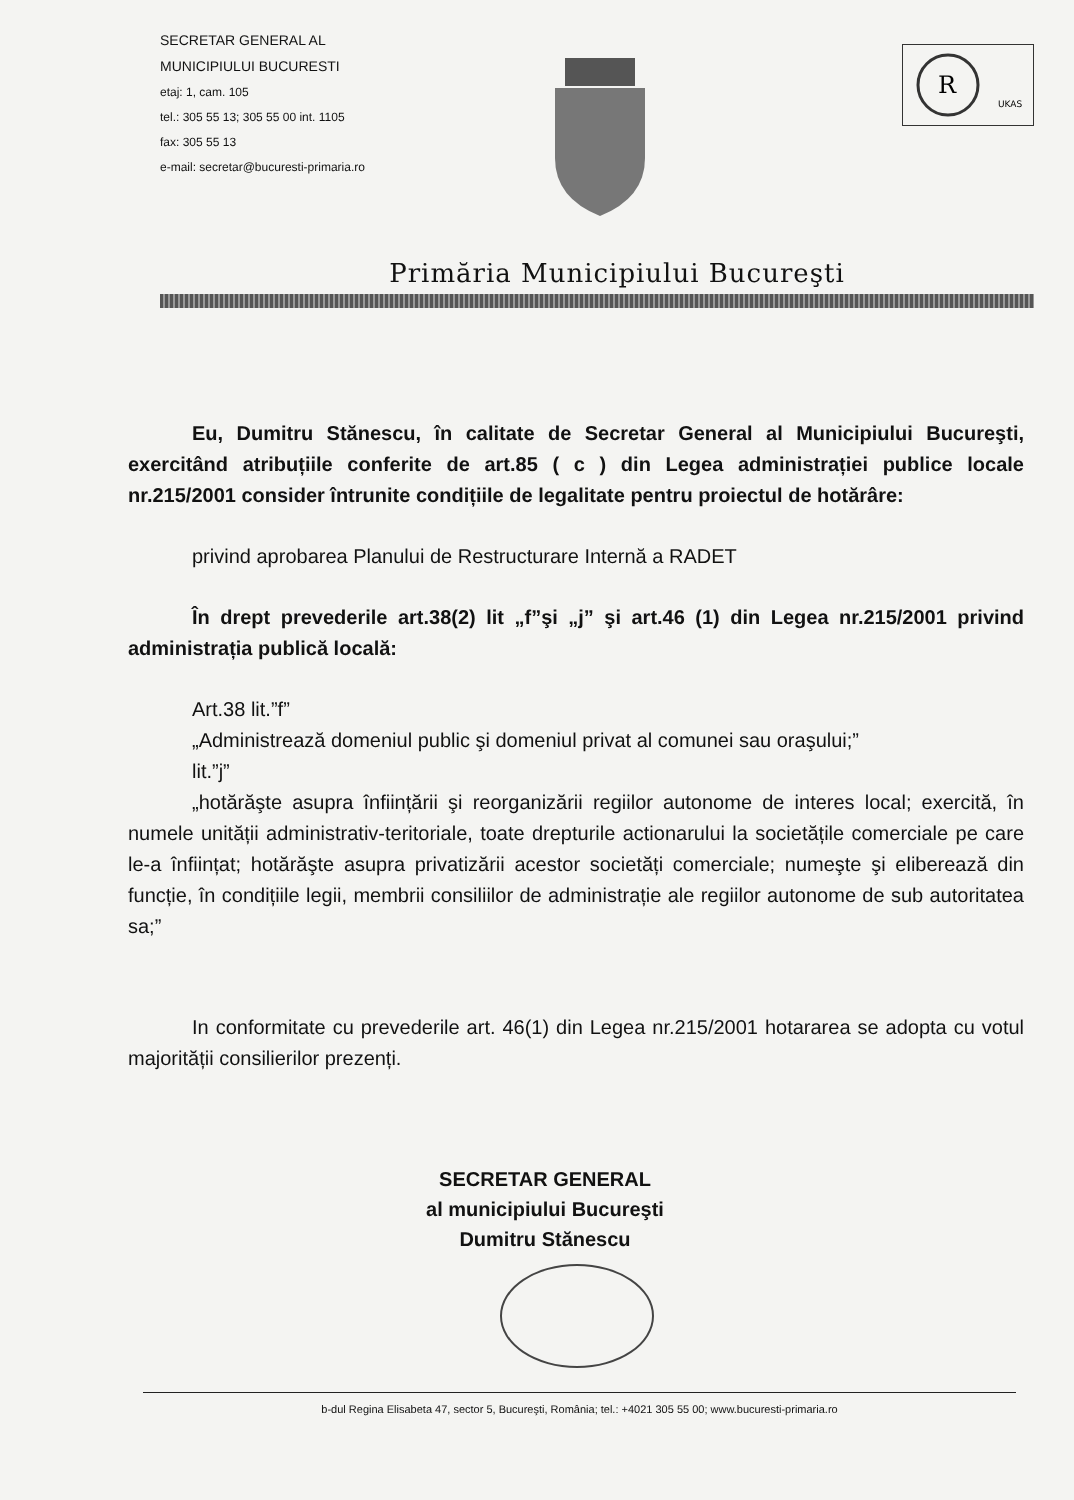SECRETAR GENERAL AL
MUNICIPIULUI BUCURESTI
etaj: 1, cam. 105
tel.: 305 55 13; 305 55 00 int. 1105
fax: 305 55 13
e-mail: secretar@bucuresti-primaria.ro
R
UKAS
Primăria Municipiului Bucureşti
Eu, Dumitru Stănescu, în calitate de Secretar General al Municipiului Bucureşti, exercitând atribuțiile conferite de art.85 ( c ) din Legea administrației publice locale nr.215/2001 consider întrunite condițiile de legalitate pentru proiectul de hotărâre:
privind aprobarea Planului de Restructurare Internă a RADET
În drept prevederile art.38(2) lit „f”şi „j” şi art.46 (1) din Legea nr.215/2001 privind administrația publică locală:
Art.38 lit.”f”
„Administrează domeniul public şi domeniul privat al comunei sau oraşului;”
lit.”j”
„hotărăşte asupra înființării şi reorganizării regiilor autonome de interes local; exercită, în numele unității administrativ-teritoriale, toate drepturile actionarului la societățile comerciale pe care le-a înființat; hotărăşte asupra privatizării acestor societăți comerciale; numeşte şi eliberează din funcție, în condițiile legii, membrii consiliilor de administrație ale regiilor autonome de sub autoritatea sa;”
In conformitate cu prevederile art. 46(1) din Legea nr.215/2001 hotararea se adopta cu votul majorității consilierilor prezenți.
SECRETAR GENERAL
al municipiului Bucureşti
Dumitru Stănescu
b-dul Regina Elisabeta 47, sector 5, Bucureşti, România; tel.: +4021 305 55 00; www.bucuresti-primaria.ro